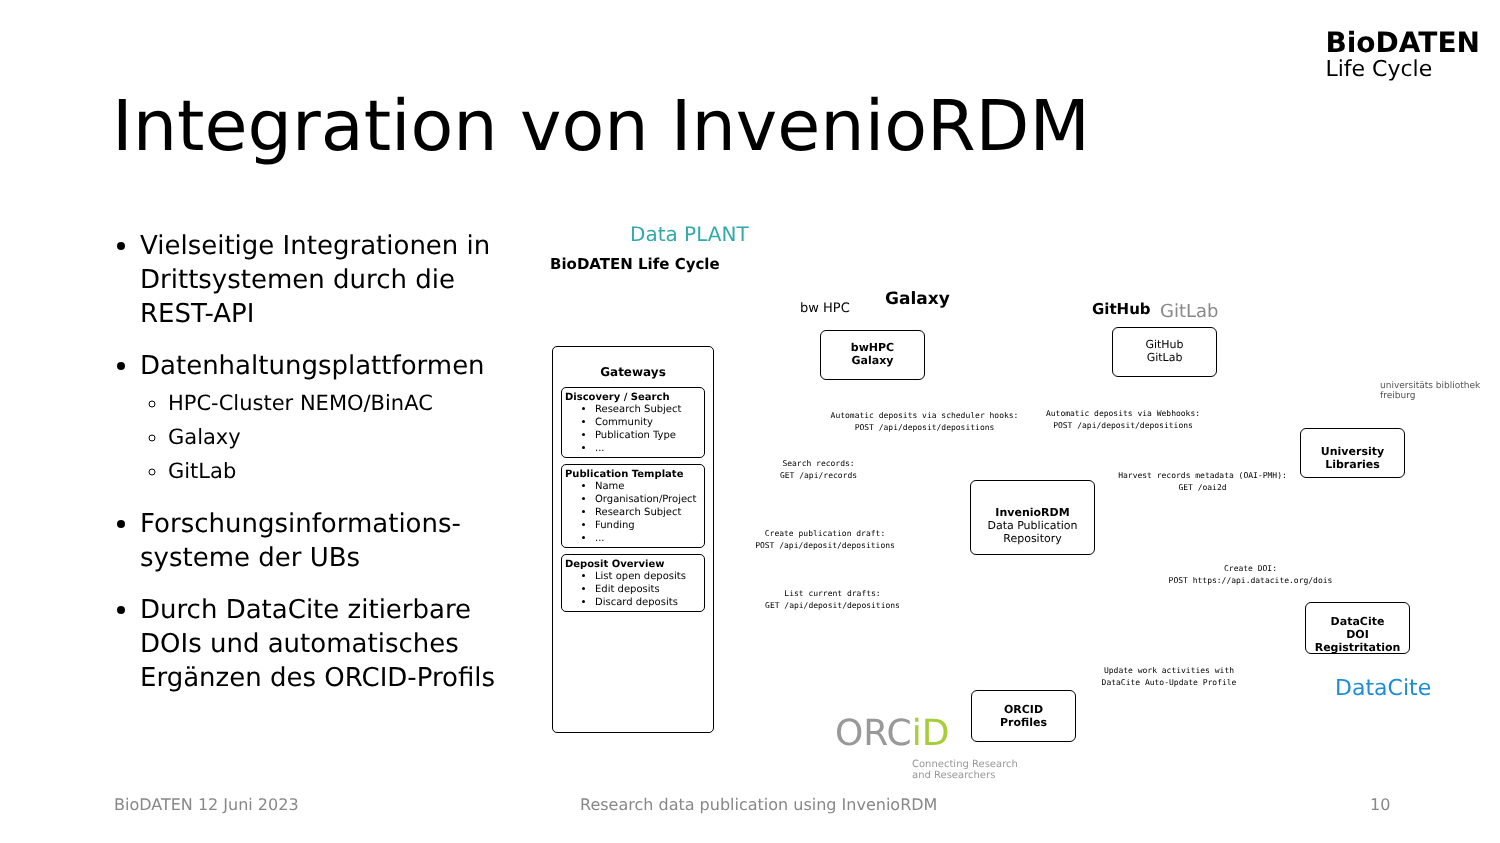BioDATEN
Life Cycle
Integration von InvenioRDM
Vielseitige Integrationen in Drittsystemen durch die REST-API
Datenhaltungsplattformen
HPC-Cluster NEMO/BinAC
Galaxy
GitLab
Forschungsinformations-systeme der UBs
Durch DataCite zitierbare DOIs und automatisches Ergänzen des ORCID-Profils
Data PLANT
BioDATEN Life Cycle
bw HPC Galaxy
GitHub GitLab
universitäts bibliothek freiburg
Gateways
Discovery / Search
Research Subject
Community
Publication Type
...
Publication Template
Name
Organisation/Project
Research Subject
Funding
...
Deposit Overview
List open deposits
Edit deposits
Discard deposits
bwHPC
Galaxy
GitHub
GitLab
InvenioRDM
Data Publication Repository
University Libraries
DataCite
DOI Registritation
ORCID
Profiles
Automatic deposits via scheduler hooks:
POST /api/deposit/depositions
Automatic deposits via Webhooks:
POST /api/deposit/depositions
Search records:
GET /api/records
Harvest records metadata (OAI-PMH):
GET /oai2d
Create publication draft:
POST /api/deposit/depositions
Create DOI:
POST https://api.datacite.org/dois
List current drafts:
GET /api/deposit/depositions
Update work activities with
DataCite Auto-Update Profile
ORCiD
Connecting Research
and Researchers
DataCite
BioDATEN 12 Juni 2023
Research data publication using InvenioRDM
10